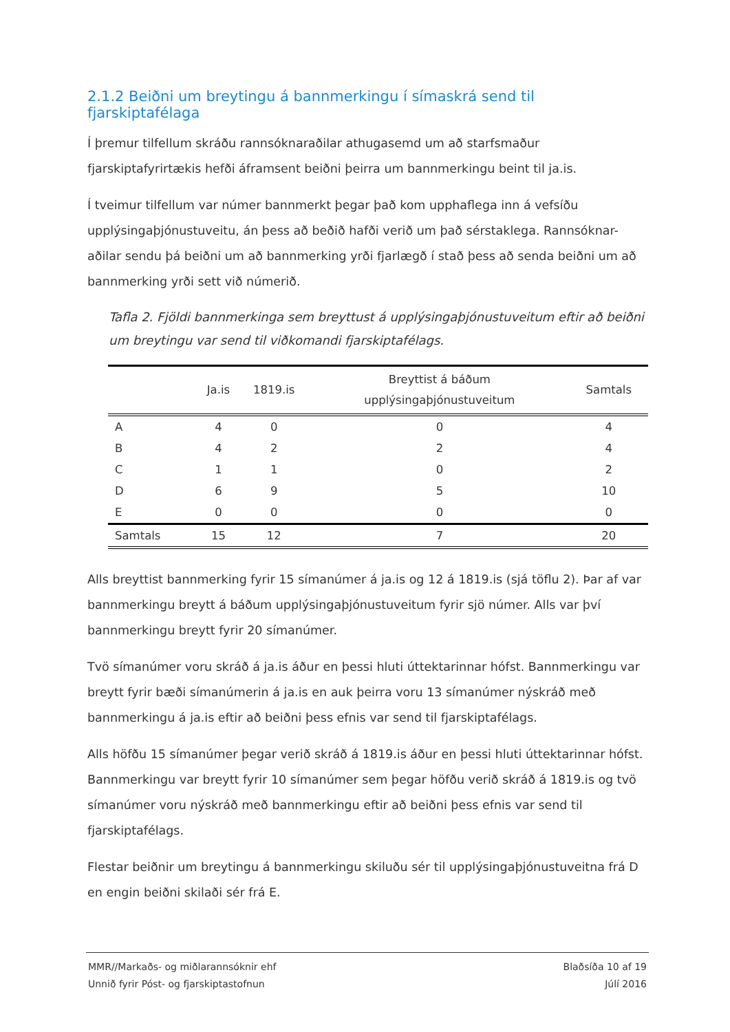2.1.2 Beiðni um breytingu á bannmerkingu í símaskrá send til fjarskiptafélaga
Í þremur tilfellum skráðu rannsóknaraðilar athugasemd um að starfsmaður fjarskiptafyrirtækis hefði áframsent beiðni þeirra um bannmerkingu beint til ja.is.
Í tveimur tilfellum var númer bannmerkt þegar það kom upphaflega inn á vefsíðu upplýsingaþjónustuveitu, án þess að beðið hafði verið um það sérstaklega. Rannsóknar-aðilar sendu þá beiðni um að bannmerking yrði fjarlægð í stað þess að senda beiðni um að bannmerking yrði sett við númerið.
Tafla 2. Fjöldi bannmerkinga sem breyttust á upplýsingaþjónustuveitum eftir að beiðni um breytingu var send til viðkomandi fjarskiptafélags.
| | Ja.is | 1819.is | Breyttist á báðum upplýsingaþjónustuveitum | Samtals |
| --- | --- | --- | --- | --- |
| A | 4 | 0 | 0 | 4 |
| B | 4 | 2 | 2 | 4 |
| C | 1 | 1 | 0 | 2 |
| D | 6 | 9 | 5 | 10 |
| E | 0 | 0 | 0 | 0 |
| Samtals | 15 | 12 | 7 | 20 |
Alls breyttist bannmerking fyrir 15 símanúmer á ja.is og 12 á 1819.is (sjá töflu 2). Þar af var bannmerkingu breytt á báðum upplýsingaþjónustuveitum fyrir sjö númer. Alls var því bannmerkingu breytt fyrir 20 símanúmer.
Tvö símanúmer voru skráð á ja.is áður en þessi hluti úttektarinnar hófst. Bannmerkingu var breytt fyrir bæði símanúmerin á ja.is en auk þeirra voru 13 símanúmer nýskráð með bannmerkingu á ja.is eftir að beiðni þess efnis var send til fjarskiptafélags.
Alls höfðu 15 símanúmer þegar verið skráð á 1819.is áður en þessi hluti úttektarinnar hófst. Bannmerkingu var breytt fyrir 10 símanúmer sem þegar höfðu verið skráð á 1819.is og tvö símanúmer voru nýskráð með bannmerkingu eftir að beiðni þess efnis var send til fjarskiptafélags.
Flestar beiðnir um breytingu á bannmerkingu skiluðu sér til upplýsingaþjónustuveitna frá D en engin beiðni skilaði sér frá E.
MMR//Markaðs- og miðlarannsóknir ehf Blaðsíða 10 af 19
Unnið fyrir Póst- og fjarskiptastofnun Júlí 2016